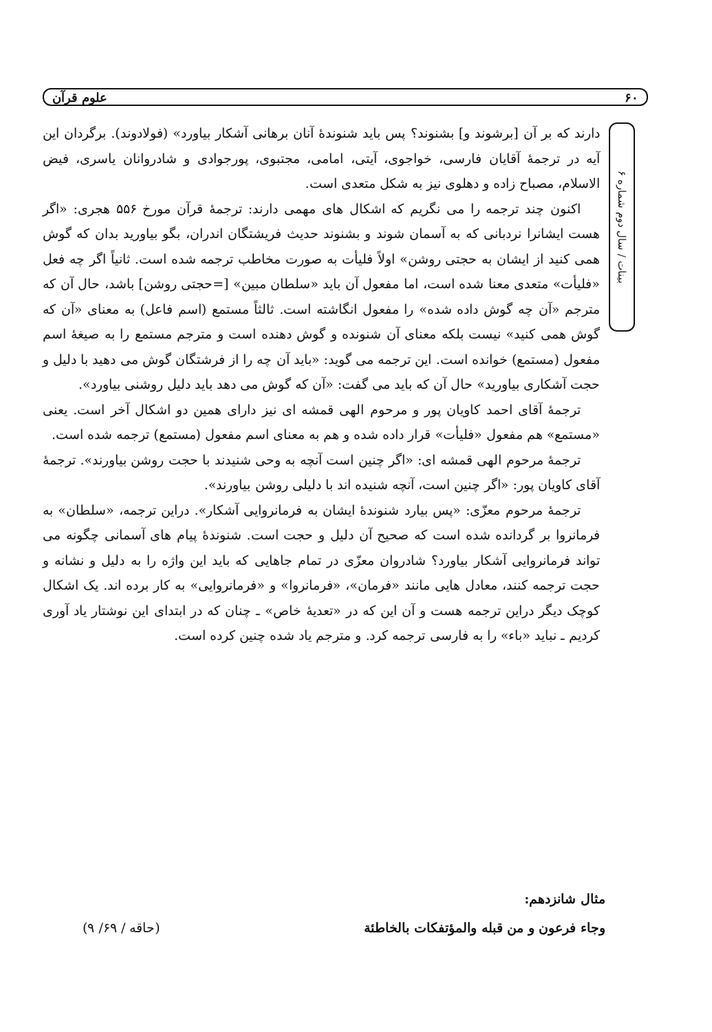۶۰ علوم قرآن
بینات / سال دوم شماره ۶
دارند که بر آن [برشوند و] بشنوند؟ پس باید شنوندهٔ آنان برهانی آشکار بیاورد» (فولادوند). برگردان این آیه در ترجمهٔ آقایان فارسی، خواجوی، آیتی، امامی، مجتبوی، پورجوادی و شادروانان یاسری، فیض الاسلام، مصباح زاده و دهلوی نیز به شکل متعدی است.
اکنون چند ترجمه را می نگریم که اشکال های مهمی دارند: ترجمهٔ قرآن مورخ ۵۵۶ هجری: «اگر هست ایشانرا نردبانی که به آسمان شوند و بشنوند حدیث فریشتگان اندران، بگو بیاورید بدان که گوش همی کنید از ایشان به حجتی روشن» اولاً فلیأت به صورت مخاطب ترجمه شده است. ثانیاً اگر چه فعل «فلیأت» متعدی معنا شده است، اما مفعول آن باید «سلطان مبین» [=حجتی روشن] باشد، حال آن که مترجم «آن چه گوش داده شده» را مفعول انگاشته است. ثالثاً مستمع (اسم فاعل) به معنای «آن که گوش همی کنید» نیست بلکه معنای آن شنونده و گوش دهنده است و مترجم مستمع را به صیغهٔ اسم مفعول (مستمع) خوانده است. این ترجمه می گوید: «باید آن چه را از فرشتگان گوش می دهید با دلیل و حجت آشکاری بیاورید» حال آن که باید می گفت: «آن که گوش می دهد باید دلیل روشنی بیاورد».
ترجمهٔ آقای احمد کاویان پور و مرحوم الهی قمشه ای نیز دارای همین دو اشکال آخر است. یعنی «مستمع» هم مفعول «فلیأت» قرار داده شده و هم به معنای اسم مفعول (مستمع) ترجمه شده است.
ترجمهٔ مرحوم الهی قمشه ای: «اگر چنین است آنچه به وحی شنیدند با حجت روشن بیاورند». ترجمهٔ آقای کاویان پور: «اگر چنین است، آنچه شنیده اند با دلیلی روشن بیاورند».
ترجمهٔ مرحوم معزّی: «پس بیارد شنوندهٔ ایشان به فرمانروایی آشکار». دراین ترجمه، «سلطان» به فرمانروا بر گردانده شده است که صحیح آن دلیل و حجت است. شنوندهٔ پیام های آسمانی چگونه می تواند فرمانروایی آشکار بیاورد؟ شادروان معزّی در تمام جاهایی که باید این واژه را به دلیل و نشانه و حجت ترجمه کنند، معادل هایی مانند «فرمان»، «فرمانروا» و «فرمانروایی» به کار برده اند. یک اشکال کوچک دیگر دراین ترجمه هست و آن این که در «تعدیهٔ خاص» ـ چنان که در ابتدای این نوشتار یاد آوری کردیم ـ نباید «باء» را به فارسی ترجمه کرد. و مترجم یاد شده چنین کرده است.
مثال شانزدهم:
وجاء فرعون و من قبله والمؤتفکات بالخاطئة (حاقه / ۶۹/ ۹)